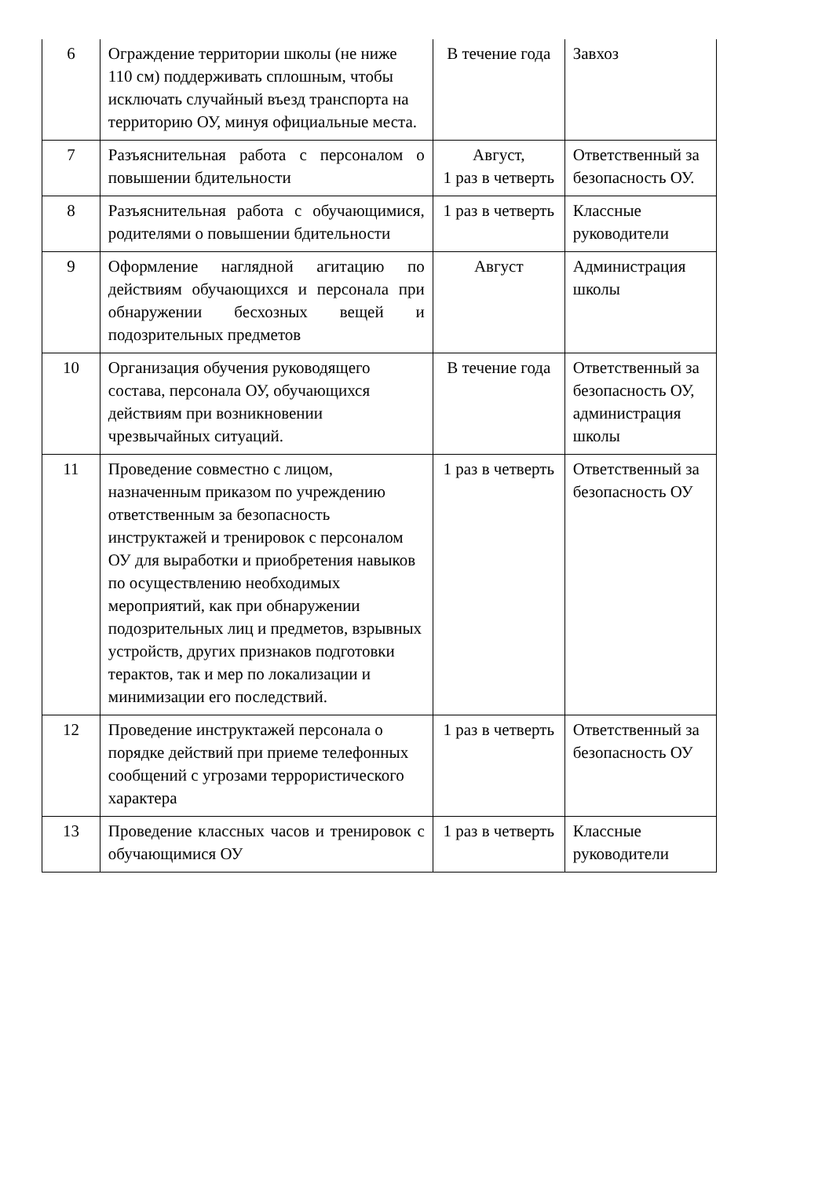| 6 | Ограждение территории школы (не ниже 110 см) поддерживать сплошным, чтобы исключать случайный въезд транспорта на территорию ОУ, минуя официальные места. | В течение года | Завхоз |
| 7 | Разъяснительная работа с персоналом о повышении бдительности | Август, 1 раз в четверть | Ответственный за безопасность ОУ. |
| 8 | Разъяснительная работа с обучающимися, родителями о повышении бдительности | 1 раз в четверть | Классные руководители |
| 9 | Оформление наглядной агитацию по действиям обучающихся и персонала при обнаружении бесхозных вещей и подозрительных предметов | Август | Администрация школы |
| 10 | Организация обучения руководящего состава, персонала ОУ, обучающихся действиям при возникновении чрезвычайных ситуаций. | В течение года | Ответственный за безопасность ОУ, администрация школы |
| 11 | Проведение совместно с лицом, назначенным приказом по учреждению ответственным за безопасность инструктажей и тренировок с персоналом ОУ для выработки и приобретения навыков по осуществлению необходимых мероприятий, как при обнаружении подозрительных лиц и предметов, взрывных устройств, других признаков подготовки терактов, так и мер по локализации и минимизации его последствий. | 1 раз в четверть | Ответственный за безопасность ОУ |
| 12 | Проведение инструктажей персонала о порядке действий при приеме телефонных сообщений с угрозами террористического характера | 1 раз в четверть | Ответственный за безопасность ОУ |
| 13 | Проведение классных часов и тренировок с обучающимися ОУ | 1 раз в четверть | Классные руководители |